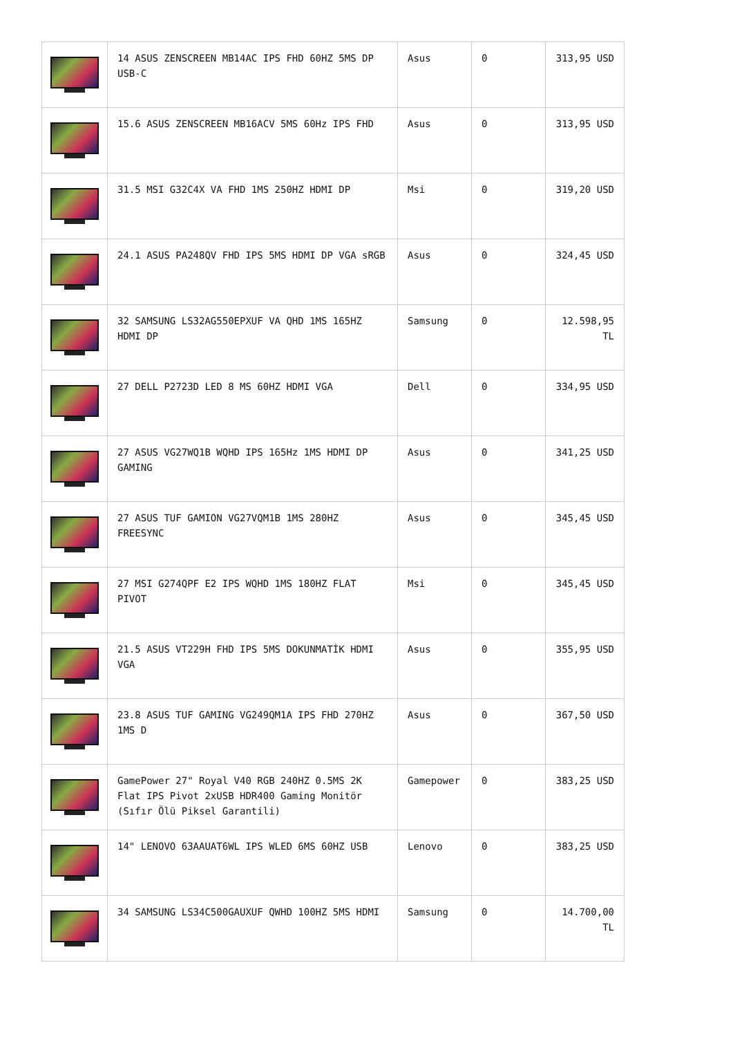| | 14 ASUS ZENSCREEN MB14AC IPS FHD 60HZ 5MS DP USB-C | Asus | 0 | 313,95 USD |
| | 15.6 ASUS ZENSCREEN MB16ACV 5MS 60Hz IPS FHD | Asus | 0 | 313,95 USD |
| | 31.5 MSI G32C4X VA FHD 1MS 250HZ HDMI DP | Msi | 0 | 319,20 USD |
| | 24.1 ASUS PA248QV FHD IPS 5MS HDMI DP VGA sRGB | Asus | 0 | 324,45 USD |
| | 32 SAMSUNG LS32AG550EPXUF VA QHD 1MS 165HZ HDMI DP | Samsung | 0 | 12.598,95 TL |
| | 27 DELL P2723D LED 8 MS 60HZ HDMI VGA | Dell | 0 | 334,95 USD |
| | 27 ASUS VG27WQ1B WQHD IPS 165Hz 1MS HDMI DP GAMING | Asus | 0 | 341,25 USD |
| | 27 ASUS TUF GAMION VG27VQM1B 1MS 280HZ FREESYNC | Asus | 0 | 345,45 USD |
| | 27 MSI G274QPF E2 IPS WQHD 1MS 180HZ FLAT PIVOT | Msi | 0 | 345,45 USD |
| | 21.5 ASUS VT229H FHD IPS 5MS DOKUNMATİK HDMI VGA | Asus | 0 | 355,95 USD |
| | 23.8 ASUS TUF GAMING VG249QM1A IPS FHD 270HZ 1MS D | Asus | 0 | 367,50 USD |
| | GamePower 27" Royal V40 RGB 240HZ 0.5MS 2K Flat IPS Pivot 2xUSB HDR400 Gaming Monitör (Sıfır Ölü Piksel Garantili) | Gamepower | 0 | 383,25 USD |
| | 14" LENOVO 63AAUAT6WL IPS WLED 6MS 60HZ USB | Lenovo | 0 | 383,25 USD |
| | 34 SAMSUNG LS34C500GAUXUF QWHD 100HZ 5MS HDMI | Samsung | 0 | 14.700,00 TL |